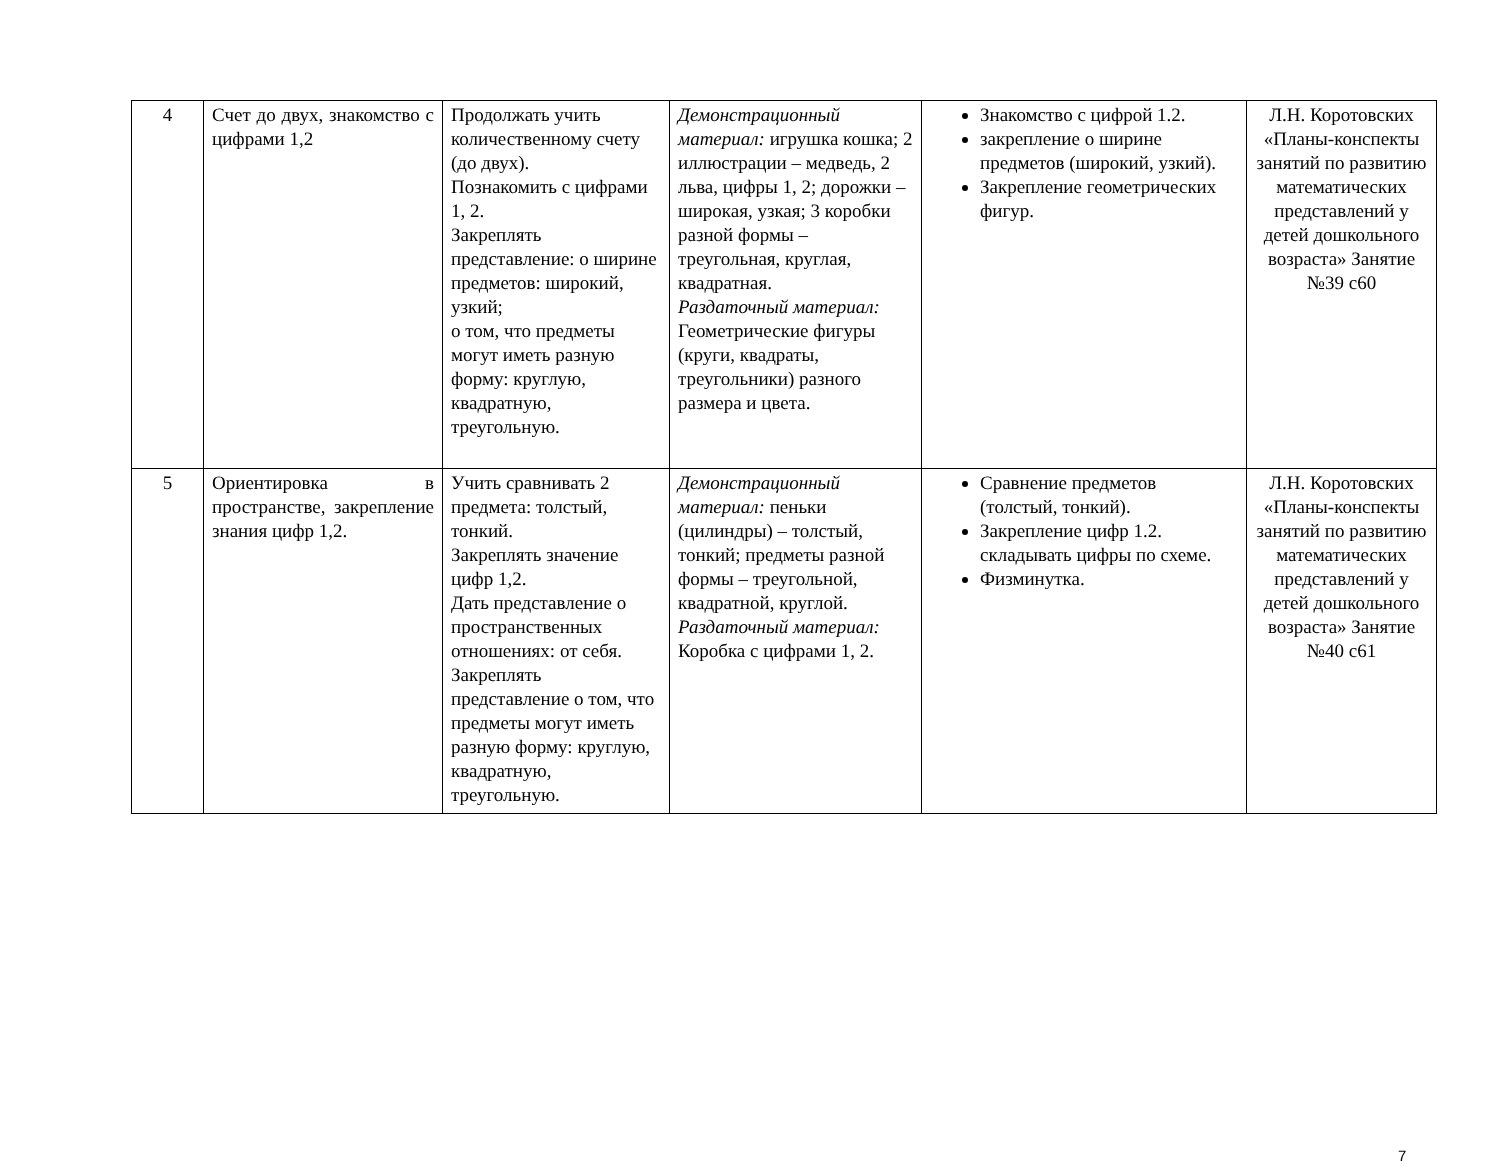| 4 | Счет до двух, знакомство с цифрами 1,2 | Продолжать учить количественному счету (до двух). Познакомить с цифрами 1, 2. Закреплять представление: о ширине предметов: широкий, узкий; о том, что предметы могут иметь разную форму: круглую, квадратную, треугольную. | Демонстрационный материал: игрушка кошка; 2 иллюстрации – медведь, 2 льва, цифры 1, 2; дорожки – широкая, узкая; 3 коробки разной формы – треугольная, круглая, квадратная. Раздаточный материал: Геометрические фигуры (круги, квадраты, треугольники) разного размера и цвета. | Знакомство с цифрой 1.2. закрепление о ширине предметов (широкий, узкий). Закрепление геометрических фигур. | Л.Н. Коротовских «Планы-конспекты занятий по развитию математических представлений у детей дошкольного возраста» Занятие №39 с60 |
| 5 | Ориентировка в пространстве, закрепление знания цифр 1,2. | Учить сравнивать 2 предмета: толстый, тонкий. Закреплять значение цифр 1,2. Дать представление о пространственных отношениях: от себя. Закреплять представление о том, что предметы могут иметь разную форму: круглую, квадратную, треугольную. | Демонстрационный материал: пеньки (цилиндры) – толстый, тонкий; предметы разной формы – треугольной, квадратной, круглой. Раздаточный материал: Коробка с цифрами 1, 2. | Сравнение предметов (толстый, тонкий). Закрепление цифр 1.2. складывать цифры по схеме. Физминутка. | Л.Н. Коротовских «Планы-конспекты занятий по развитию математических представлений у детей дошкольного возраста» Занятие №40 с61 |
7